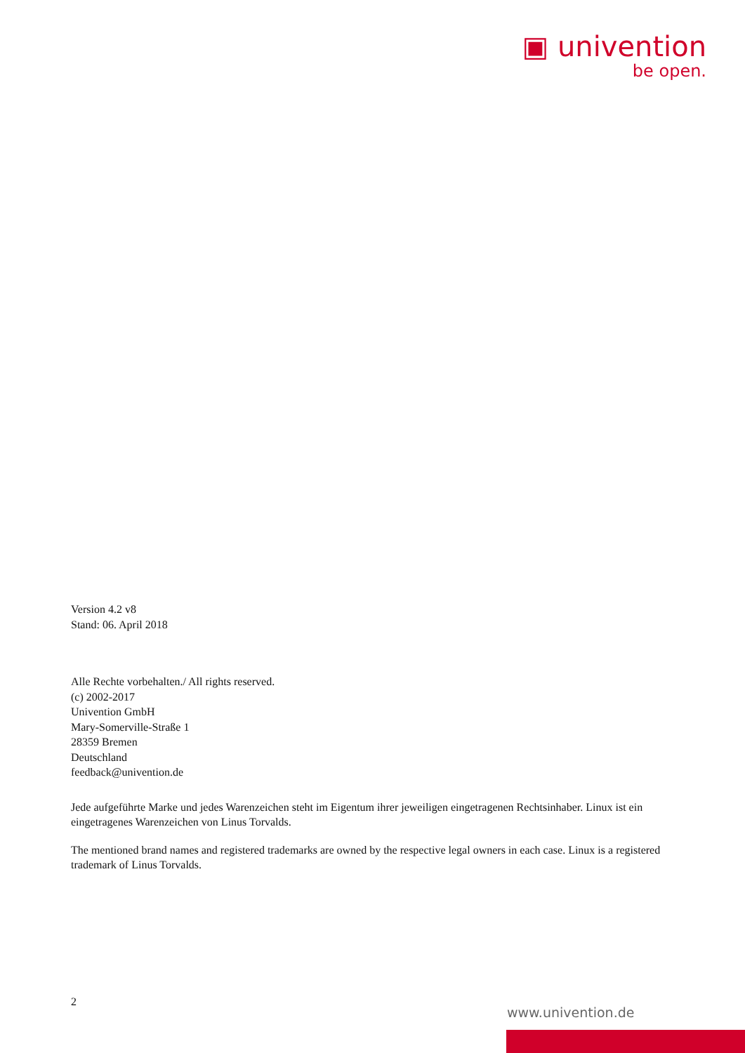▣ univention
be open.
Version 4.2 v8
Stand: 06. April 2018
Alle Rechte vorbehalten./ All rights reserved.
(c) 2002-2017
Univention GmbH
Mary-Somerville-Straße 1
28359 Bremen
Deutschland
feedback@univention.de
Jede aufgeführte Marke und jedes Warenzeichen steht im Eigentum ihrer jeweiligen eingetragenen Rechtsinhaber. Linux ist ein eingetragenes Warenzeichen von Linus Torvalds.
The mentioned brand names and registered trademarks are owned by the respective legal owners in each case. Linux is a registered trademark of Linus Torvalds.
2
www.univention.de